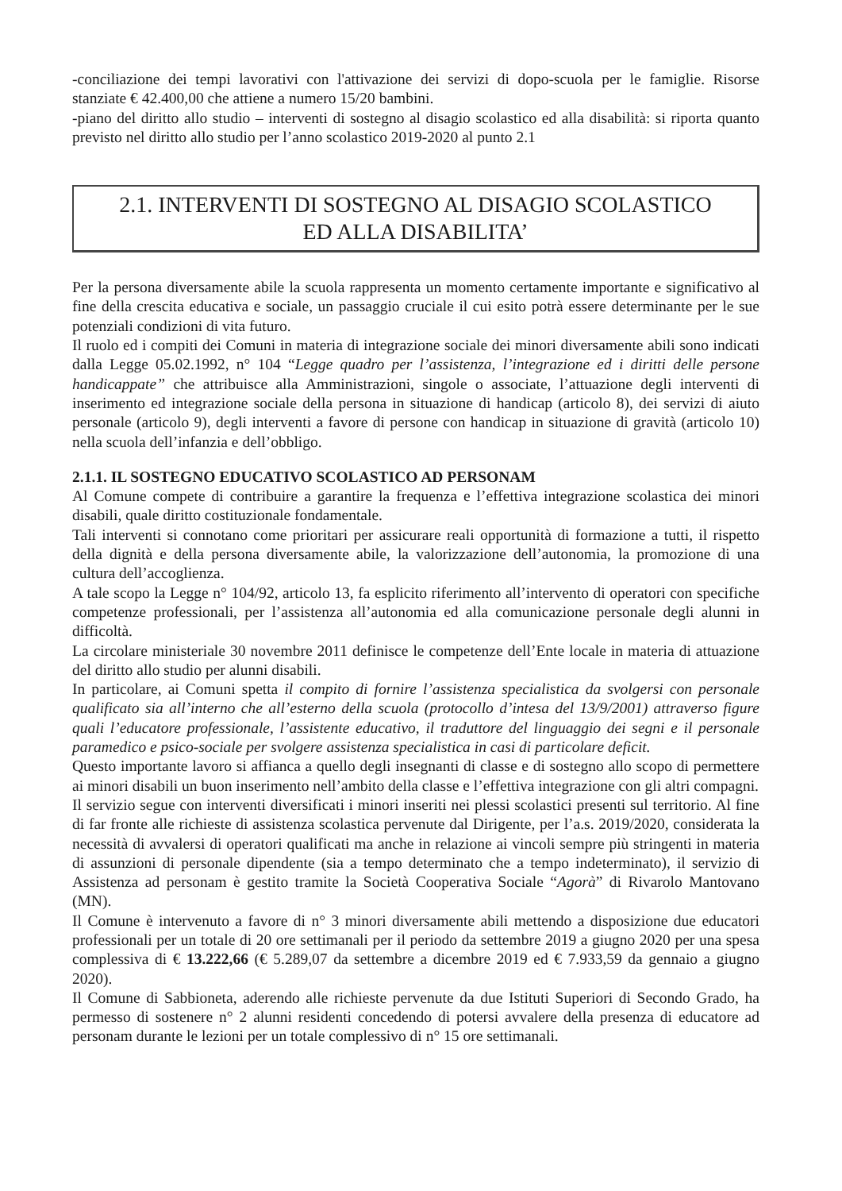-conciliazione dei tempi lavorativi con l'attivazione dei servizi di dopo-scuola per le famiglie. Risorse stanziate € 42.400,00 che attiene a numero 15/20 bambini.
-piano del diritto allo studio – interventi di sostegno al disagio scolastico ed alla disabilità: si riporta quanto previsto nel diritto allo studio per l’anno scolastico 2019-2020 al punto 2.1
2.1. INTERVENTI DI SOSTEGNO AL DISAGIO SCOLASTICO
ED ALLA DISABILITA’
Per la persona diversamente abile la scuola rappresenta un momento certamente importante e significativo al fine della crescita educativa e sociale, un passaggio cruciale il cui esito potrà essere determinante per le sue potenziali condizioni di vita futuro.
Il ruolo ed i compiti dei Comuni in materia di integrazione sociale dei minori diversamente abili sono indicati dalla Legge 05.02.1992, n° 104 “Legge quadro per l’assistenza, l’integrazione ed i diritti delle persone handicappate” che attribuisce alla Amministrazioni, singole o associate, l’attuazione degli interventi di inserimento ed integrazione sociale della persona in situazione di handicap (articolo 8), dei servizi di aiuto personale (articolo 9), degli interventi a favore di persone con handicap in situazione di gravità (articolo 10) nella scuola dell’infanzia e dell’obbligo.
2.1.1. IL SOSTEGNO EDUCATIVO SCOLASTICO AD PERSONAM
Al Comune compete di contribuire a garantire la frequenza e l’effettiva integrazione scolastica dei minori disabili, quale diritto costituzionale fondamentale.
Tali interventi si connotano come prioritari per assicurare reali opportunità di formazione a tutti, il rispetto della dignità e della persona diversamente abile, la valorizzazione dell’autonomia, la promozione di una cultura dell’accoglienza.
A tale scopo la Legge n° 104/92, articolo 13, fa esplicito riferimento all’intervento di operatori con specifiche competenze professionali, per l’assistenza all’autonomia ed alla comunicazione personale degli alunni in difficoltà.
La circolare ministeriale 30 novembre 2011 definisce le competenze dell’Ente locale in materia di attuazione del diritto allo studio per alunni disabili.
In particolare, ai Comuni spetta il compito di fornire l’assistenza specialistica da svolgersi con personale qualificato sia all’interno che all’esterno della scuola (protocollo d’intesa del 13/9/2001) attraverso figure quali l’educatore professionale, l’assistente educativo, il traduttore del linguaggio dei segni e il personale paramedico e psico-sociale per svolgere assistenza specialistica in casi di particolare deficit.
Questo importante lavoro si affianca a quello degli insegnanti di classe e di sostegno allo scopo di permettere ai minori disabili un buon inserimento nell’ambito della classe e l’effettiva integrazione con gli altri compagni.
Il servizio segue con interventi diversificati i minori inseriti nei plessi scolastici presenti sul territorio. Al fine di far fronte alle richieste di assistenza scolastica pervenute dal Dirigente, per l’a.s. 2019/2020, considerata la necessità di avvalersi di operatori qualificati ma anche in relazione ai vincoli sempre più stringenti in materia di assunzioni di personale dipendente (sia a tempo determinato che a tempo indeterminato), il servizio di Assistenza ad personam è gestito tramite la Società Cooperativa Sociale “Agorà” di Rivarolo Mantovano (MN).
Il Comune è intervenuto a favore di n° 3 minori diversamente abili mettendo a disposizione due educatori professionali per un totale di 20 ore settimanali per il periodo da settembre 2019 a giugno 2020 per una spesa complessiva di € 13.222,66 (€ 5.289,07 da settembre a dicembre 2019 ed € 7.933,59 da gennaio a giugno 2020).
Il Comune di Sabbioneta, aderendo alle richieste pervenute da due Istituti Superiori di Secondo Grado, ha permesso di sostenere n° 2 alunni residenti concedendo di potersi avvalere della presenza di educatore ad personam durante le lezioni per un totale complessivo di n° 15 ore settimanali.